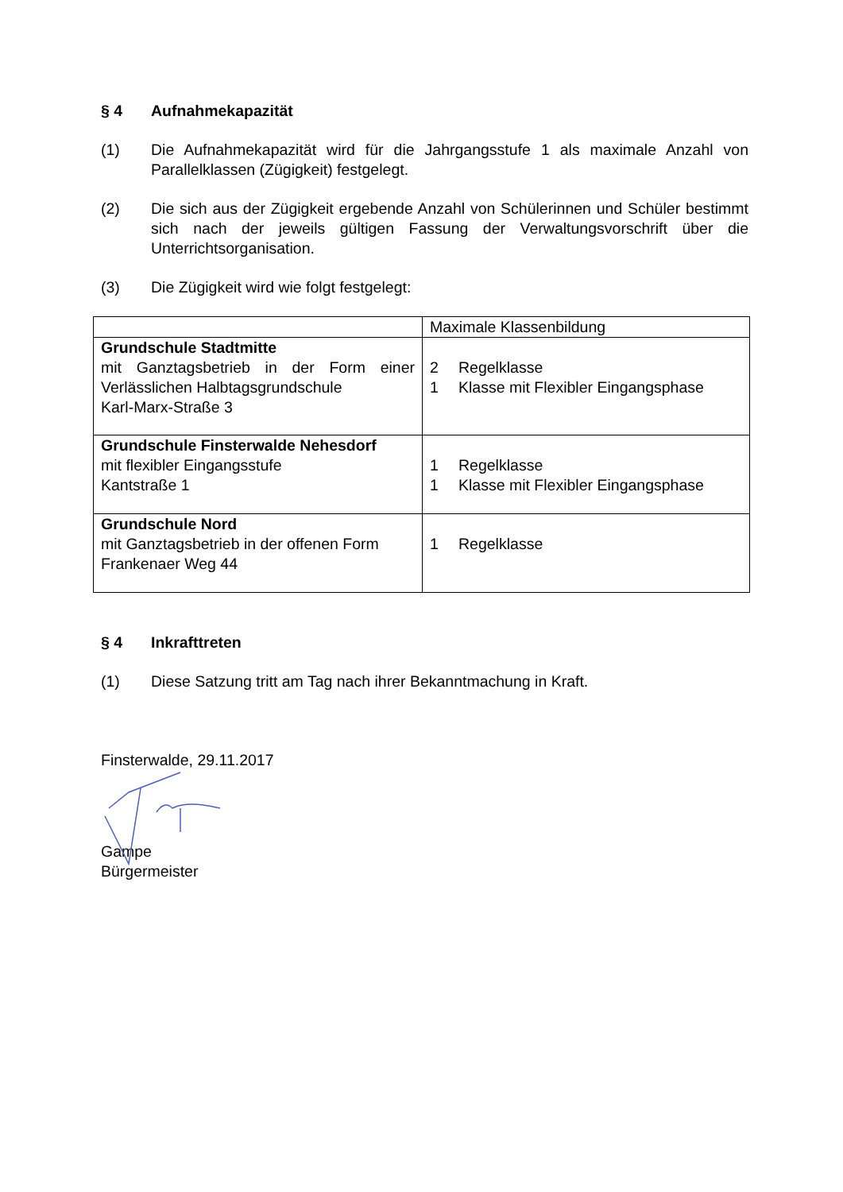§ 4 Aufnahmekapazität
(1) Die Aufnahmekapazität wird für die Jahrgangsstufe 1 als maximale Anzahl von Parallelklassen (Zügigkeit) festgelegt.
(2) Die sich aus der Zügigkeit ergebende Anzahl von Schülerinnen und Schüler bestimmt sich nach der jeweils gültigen Fassung der Verwaltungsvorschrift über die Unterrichtsorganisation.
(3) Die Zügigkeit wird wie folgt festgelegt:
| | Maximale Klassenbildung |
| Grundschule Stadtmitte mit Ganztagsbetrieb in der Form einer Verlässlichen Halbtagsgrundschule Karl-Marx-Straße 3 | 2 Regelklasse 1 Klasse mit Flexibler Eingangsphase |
| Grundschule Finsterwalde Nehesdorf mit flexibler Eingangsstufe Kantstraße 1 | 1 Regelklasse 1 Klasse mit Flexibler Eingangsphase |
| Grundschule Nord mit Ganztagsbetrieb in der offenen Form Frankenaer Weg 44 | 1 Regelklasse |
§ 4 Inkrafttreten
(1) Diese Satzung tritt am Tag nach ihrer Bekanntmachung in Kraft.
Finsterwalde, 29.11.2017
Gampe
Bürgermeister